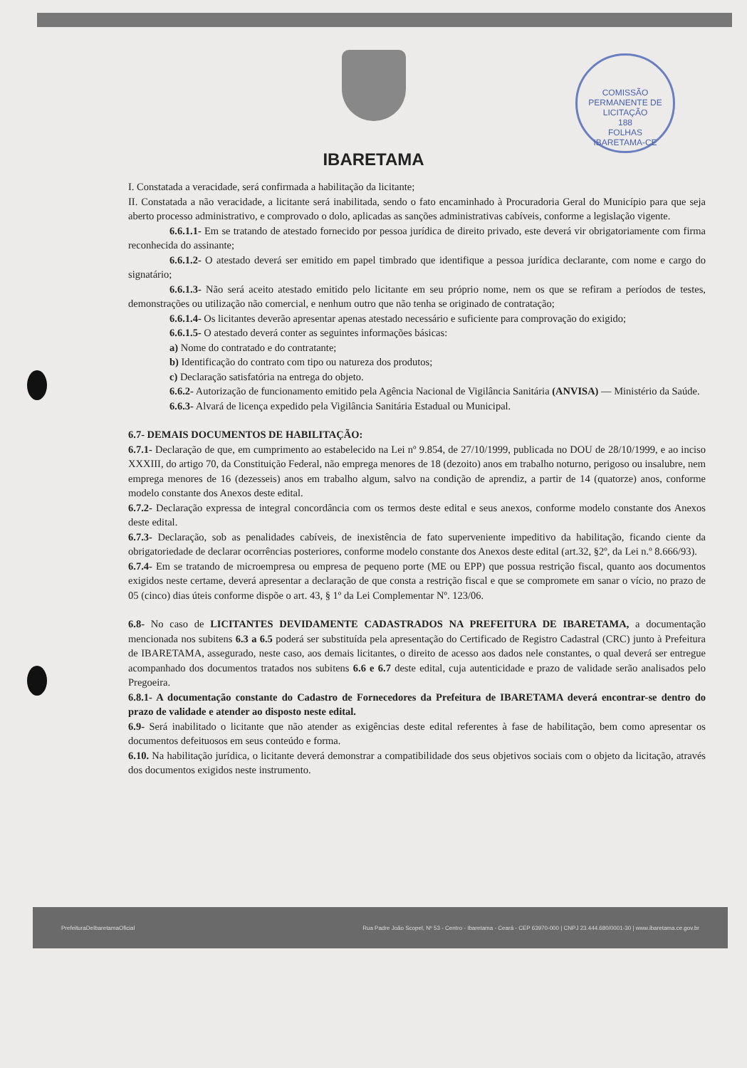IBARETAMA
COMISSÃO PERMANENTE DE LICITAÇÃO
188
FOLHAS
IBARETAMA-CE
I. Constatada a veracidade, será confirmada a habilitação da licitante;
II. Constatada a não veracidade, a licitante será inabilitada, sendo o fato encaminhado à Procuradoria Geral do Município para que seja aberto processo administrativo, e comprovado o dolo, aplicadas as sanções administrativas cabíveis, conforme a legislação vigente.
6.6.1.1- Em se tratando de atestado fornecido por pessoa jurídica de direito privado, este deverá vir obrigatoriamente com firma reconhecida do assinante;
6.6.1.2- O atestado deverá ser emitido em papel timbrado que identifique a pessoa jurídica declarante, com nome e cargo do signatário;
6.6.1.3- Não será aceito atestado emitido pelo licitante em seu próprio nome, nem os que se refiram a períodos de testes, demonstrações ou utilização não comercial, e nenhum outro que não tenha se originado de contratação;
6.6.1.4- Os licitantes deverão apresentar apenas atestado necessário e suficiente para comprovação do exigido;
6.6.1.5- O atestado deverá conter as seguintes informações básicas:
a) Nome do contratado e do contratante;
b) Identificação do contrato com tipo ou natureza dos produtos;
c) Declaração satisfatória na entrega do objeto.
6.6.2- Autorização de funcionamento emitido pela Agência Nacional de Vigilância Sanitária (ANVISA) — Ministério da Saúde.
6.6.3- Alvará de licença expedido pela Vigilância Sanitária Estadual ou Municipal.
6.7- DEMAIS DOCUMENTOS DE HABILITAÇÃO:
6.7.1- Declaração de que, em cumprimento ao estabelecido na Lei nº 9.854, de 27/10/1999, publicada no DOU de 28/10/1999, e ao inciso XXXIII, do artigo 70, da Constituição Federal, não emprega menores de 18 (dezoito) anos em trabalho noturno, perigoso ou insalubre, nem emprega menores de 16 (dezesseis) anos em trabalho algum, salvo na condição de aprendiz, a partir de 14 (quatorze) anos, conforme modelo constante dos Anexos deste edital.
6.7.2- Declaração expressa de integral concordância com os termos deste edital e seus anexos, conforme modelo constante dos Anexos deste edital.
6.7.3- Declaração, sob as penalidades cabíveis, de inexistência de fato superveniente impeditivo da habilitação, ficando ciente da obrigatoriedade de declarar ocorrências posteriores, conforme modelo constante dos Anexos deste edital (art.32, §2º, da Lei n.º 8.666/93).
6.7.4- Em se tratando de microempresa ou empresa de pequeno porte (ME ou EPP) que possua restrição fiscal, quanto aos documentos exigidos neste certame, deverá apresentar a declaração de que consta a restrição fiscal e que se compromete em sanar o vício, no prazo de 05 (cinco) dias úteis conforme dispõe o art. 43, § 1º da Lei Complementar Nº. 123/06.
6.8- No caso de LICITANTES DEVIDAMENTE CADASTRADOS NA PREFEITURA DE IBARETAMA, a documentação mencionada nos subitens 6.3 a 6.5 poderá ser substituída pela apresentação do Certificado de Registro Cadastral (CRC) junto à Prefeitura de IBARETAMA, assegurado, neste caso, aos demais licitantes, o direito de acesso aos dados nele constantes, o qual deverá ser entregue acompanhado dos documentos tratados nos subitens 6.6 e 6.7 deste edital, cuja autenticidade e prazo de validade serão analisados pelo Pregoeira.
6.8.1- A documentação constante do Cadastro de Fornecedores da Prefeitura de IBARETAMA deverá encontrar-se dentro do prazo de validade e atender ao disposto neste edital.
6.9- Será inabilitado o licitante que não atender as exigências deste edital referentes à fase de habilitação, bem como apresentar os documentos defeituosos em seus conteúdo e forma.
6.10. Na habilitação jurídica, o licitante deverá demonstrar a compatibilidade dos seus objetivos sociais com o objeto da licitação, através dos documentos exigidos neste instrumento.
PrefeituraDeIbaretamaOficial Rua Padre João Scopel, Nº 53 - Centro - Ibaretama - Ceará - CEP 63970-000 | CNPJ 23.444.680/0001-30 | www.ibaretama.ce.gov.br